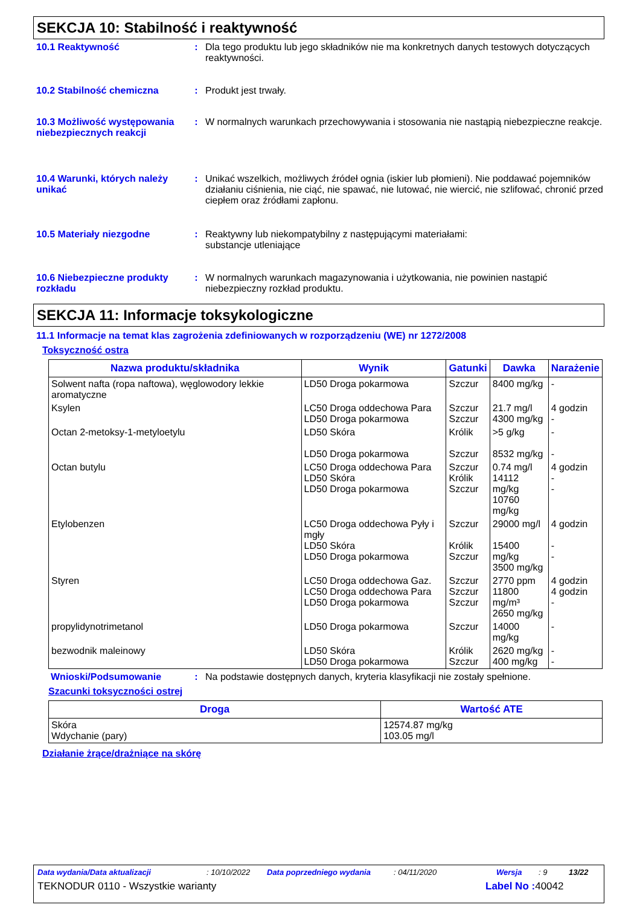SEKCJA 10: Stabilność i reaktywność
10.1 Reaktywność : Dla tego produktu lub jego składników nie ma konkretnych danych testowych dotyczących reaktywności.
10.2 Stabilność chemiczna : Produkt jest trwały.
10.3 Możliwość występowania niebezpiecznych reakcji
: W normalnych warunkach przechowywania i stosowania nie nastąpią niebezpieczne reakcje.
10.4 Warunki, których należy unikać
: Unikać wszelkich, możliwych źródeł ognia (iskier lub płomieni). Nie poddawać pojemników działaniu ciśnienia, nie ciąć, nie spawać, nie lutować, nie wiercić, nie szlifować, chronić przed ciepłem oraz źródłami zapłonu.
10.5 Materiały niezgodne : Reaktywny lub niekompatybilny z następującymi materiałami:
substancje utleniające
10.6 Niebezpieczne produkty rozkładu
: W normalnych warunkach magazynowania i użytkowania, nie powinien nastąpić niebezpieczny rozkład produktu.
SEKCJA 11: Informacje toksykologiczne
11.1 Informacje na temat klas zagrożenia zdefiniowanych w rozporządzeniu (WE) nr 1272/2008
Toksyczność ostra
| Nazwa produktu/składnika | Wynik | Gatunki | Dawka | Narażenie |
| --- | --- | --- | --- | --- |
| Solwent nafta (ropa naftowa), węglowodory lekkie aromatyczne | LD50 Droga pokarmowa | Szczur | 8400 mg/kg | - |
| Ksylen | LC50 Droga oddechowa Para LD50 Droga pokarmowa | Szczur Szczur | 21.7 mg/l 4300 mg/kg | 4 godzin - |
| Octan 2-metoksy-1-metyloetylu | LD50 Skóra LD50 Droga pokarmowa | Królik Szczur | >5 g/kg 8532 mg/kg | - - |
| Octan butylu | LC50 Droga oddechowa Para LD50 Skóra LD50 Droga pokarmowa | Szczur Królik Szczur | 0.74 mg/l 14112 mg/kg 10760 mg/kg | 4 godzin - - |
| Etylobenzen | LC50 Droga oddechowa Pyły i mgły LD50 Skóra LD50 Droga pokarmowa | Szczur Królik Szczur | 29000 mg/l 15400 mg/kg 3500 mg/kg | 4 godzin - - |
| Styren | LC50 Droga oddechowa Gaz. LC50 Droga oddechowa Para LD50 Droga pokarmowa | Szczur Szczur Szczur | 2770 ppm 11800 mg/m³ 2650 mg/kg | 4 godzin 4 godzin - |
| propylidynotrimetanol | LD50 Droga pokarmowa | Szczur | 14000 mg/kg | - |
| bezwodnik maleinowy | LD50 Skóra LD50 Droga pokarmowa | Królik Szczur | 2620 mg/kg 400 mg/kg | - - |
Wnioski/Podsumowanie : Na podstawie dostępnych danych, kryteria klasyfikacji nie zostały spełnione.
Szacunki toksyczności ostrej
| Droga | Wartość ATE |
| --- | --- |
| Skóra Wdychanie (pary) | 12574.87 mg/kg 103.05 mg/l |
Działanie żrące/drażniące na skórę
Data wydania/Data aktualizacji: 10/10/2022 Data poprzedniego wydania: 04/11/2020 Wersja: 9 13/22
TEKNODUR 0110 - Wszystkie warianty Label No : 40042